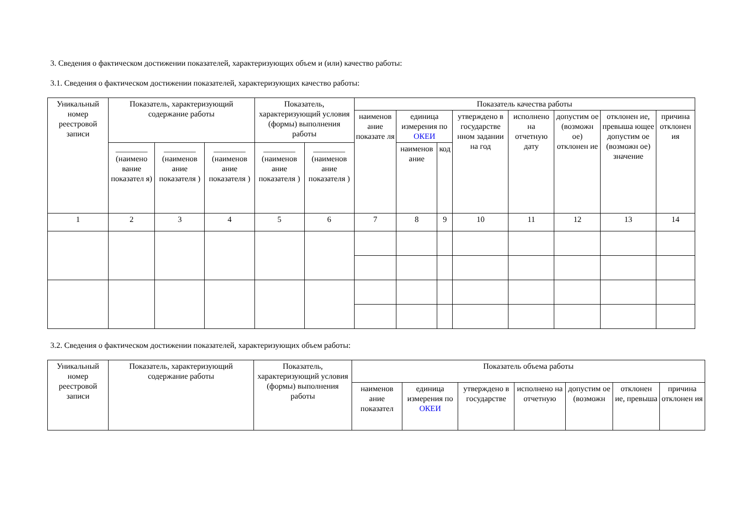3. Сведения о фактическом достижении показателей, характеризующих объем и (или) качество работы:
3.1. Сведения о фактическом достижении показателей, характеризующих качество работы:
| Уникальный номер реестровой записи | Показатель, характеризующий содержание работы | | | Показатель, характеризующий условия (формы) выполнения работы | | Показатель качества работы | | | | | | | |
| --- | --- | --- | --- | --- | --- | --- | --- | --- | --- | --- | --- | --- | --- |
| | | | | | | наименов ание показате ля | единица измерения по ОКЕИ | | утверждено в государстве нном задании на год | исполнено на отчетную дату | допустим ое (возможн ое) отклонен ие | отклонен ие, превыша ющее допустим ое (возможн ое) значение | причина отклонен ия |
| | ________ (наимено вание показател я) | ________ (наименов ание показателя ) | ________ (наименов ание показателя ) | ________ (наименов ание показателя ) | ________ (наименов ание показателя ) | | наименов ание | код | | | | | |
| 1 | 2 | 3 | 4 | 5 | 6 | 7 | 8 | 9 | 10 | 11 | 12 | 13 | 14 |
3.2. Сведения о фактическом достижении показателей, характеризующих объем работы:
| Уникальный номер реестровой записи | Показатель, характеризующий содержание работы | Показатель, характеризующий условия (формы) выполнения работы | Показатель объема работы | | | | | | |
| --- | --- | --- | --- | --- | --- | --- | --- | --- | --- |
| | | | наименов ание показател | единица измерения по ОКЕИ | утверждено в государстве | исполнено на отчетную | допустим ое (возможн | отклонен ие, превыша | причина отклонен ия |